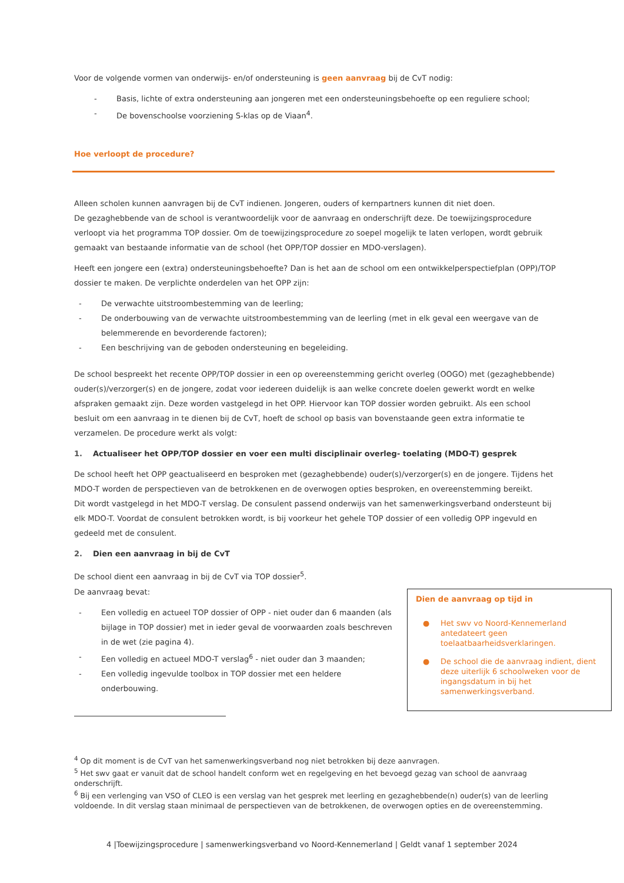Voor de volgende vormen van onderwijs- en/of ondersteuning is geen aanvraag bij de CvT nodig:
- Basis, lichte of extra ondersteuning aan jongeren met een ondersteuningsbehoefte op een reguliere school;
- De bovenschoolse voorziening S-klas op de Viaan<sup>4</sup>.
Hoe verloopt de procedure?
Alleen scholen kunnen aanvragen bij de CvT indienen. Jongeren, ouders of kernpartners kunnen dit niet doen.
De gezaghebbende van de school is verantwoordelijk voor de aanvraag en onderschrijft deze. De toewijzingsprocedure verloopt via het programma TOP dossier. Om de toewijzingsprocedure zo soepel mogelijk te laten verlopen, wordt gebruik gemaakt van bestaande informatie van de school (het OPP/TOP dossier en MDO-verslagen).
Heeft een jongere een (extra) ondersteuningsbehoefte? Dan is het aan de school om een ontwikkelperspectiefplan (OPP)/TOP dossier te maken. De verplichte onderdelen van het OPP zijn:
- De verwachte uitstroombestemming van de leerling;
- De onderbouwing van de verwachte uitstroombestemming van de leerling (met in elk geval een weergave van de belemmerende en bevorderende factoren);
- Een beschrijving van de geboden ondersteuning en begeleiding.
De school bespreekt het recente OPP/TOP dossier in een op overeenstemming gericht overleg (OOGO) met (gezaghebbende) ouder(s)/verzorger(s) en de jongere, zodat voor iedereen duidelijk is aan welke concrete doelen gewerkt wordt en welke afspraken gemaakt zijn. Deze worden vastgelegd in het OPP. Hiervoor kan TOP dossier worden gebruikt. Als een school besluit om een aanvraag in te dienen bij de CvT, hoeft de school op basis van bovenstaande geen extra informatie te verzamelen. De procedure werkt als volgt:
1. Actualiseer het OPP/TOP dossier en voer een multi disciplinair overleg- toelating (MDO-T) gesprek
De school heeft het OPP geactualiseerd en besproken met (gezaghebbende) ouder(s)/verzorger(s) en de jongere. Tijdens het MDO-T worden de perspectieven van de betrokkenen en de overwogen opties besproken, en overeenstemming bereikt.
Dit wordt vastgelegd in het MDO-T verslag. De consulent passend onderwijs van het samenwerkingsverband ondersteunt bij elk MDO-T. Voordat de consulent betrokken wordt, is bij voorkeur het gehele TOP dossier of een volledig OPP ingevuld en gedeeld met de consulent.
2. Dien een aanvraag in bij de CvT
De school dient een aanvraag in bij de CvT via TOP dossier<sup>5</sup>.
De aanvraag bevat:
- Een volledig en actueel TOP dossier of OPP - niet ouder dan 6 maanden (als bijlage in TOP dossier) met in ieder geval de voorwaarden zoals beschreven in de wet (zie pagina 4).
- Een volledig en actueel MDO-T verslag<sup>6</sup> - niet ouder dan 3 maanden;
- Een volledig ingevulde toolbox in TOP dossier met een heldere onderbouwing.
Dien de aanvraag op tijd in
● Het swv vo Noord-Kennemerland antedateert geen toelaatbaarheidsverklaringen.
● De school die de aanvraag indient, dient deze uiterlijk 6 schoolweken voor de ingangsdatum in bij het samenwerkingsverband.
<sup>4</sup> Op dit moment is de CvT van het samenwerkingsverband nog niet betrokken bij deze aanvragen.
<sup>5</sup> Het swv gaat er vanuit dat de school handelt conform wet en regelgeving en het bevoegd gezag van school de aanvraag onderschrijft.
<sup>6</sup> Bij een verlenging van VSO of CLEO is een verslag van het gesprek met leerling en gezaghebbende(n) ouder(s) van de leerling voldoende. In dit verslag staan minimaal de perspectieven van de betrokkenen, de overwogen opties en de overeenstemming.
4 |Toewijzingsprocedure | samenwerkingsverband vo Noord-Kennemerland | Geldt vanaf 1 september 2024